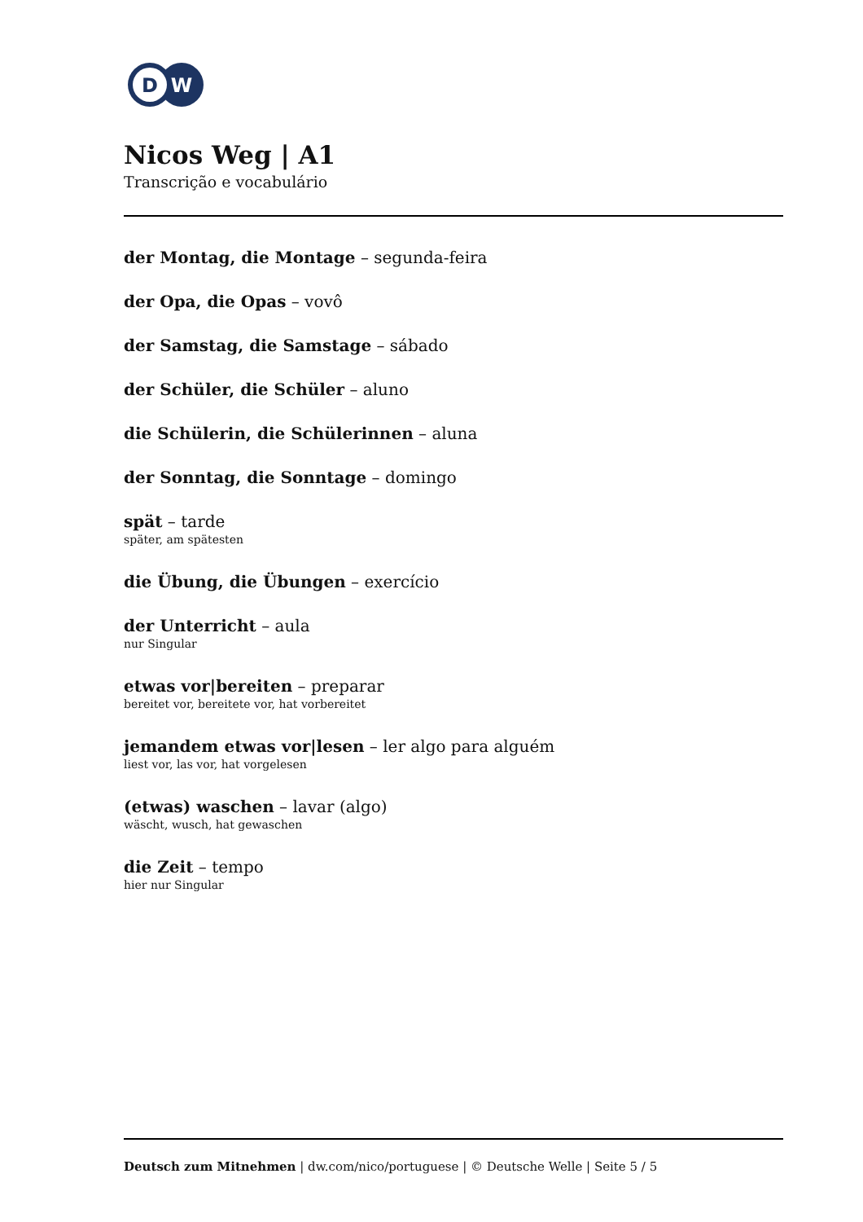D
W
Nicos Weg | A1
Transcrição e vocabulário
der Montag, die Montage – segunda-feira
der Opa, die Opas – vovô
der Samstag, die Samstage – sábado
der Schüler, die Schüler – aluno
die Schülerin, die Schülerinnen – aluna
der Sonntag, die Sonntage – domingo
spät – tarde
später, am spätesten
die Übung, die Übungen – exercício
der Unterricht – aula
nur Singular
etwas vor|bereiten – preparar
bereitet vor, bereitete vor, hat vorbereitet
jemandem etwas vor|lesen – ler algo para alguém
liest vor, las vor, hat vorgelesen
(etwas) waschen – lavar (algo)
wäscht, wusch, hat gewaschen
die Zeit – tempo
hier nur Singular
Deutsch zum Mitnehmen | dw.com/nico/portuguese | © Deutsche Welle | Seite 5 / 5